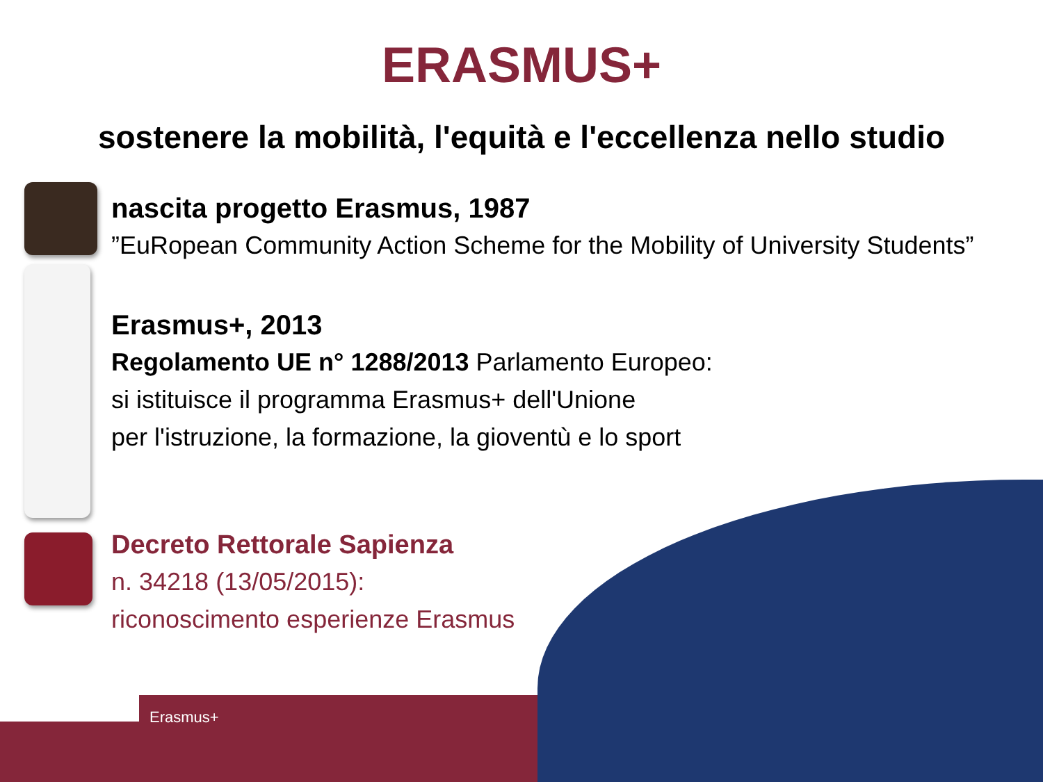ERASMUS+
sostenere la mobilità, l'equità e l'eccellenza nello studio
nascita progetto Erasmus, 1987
”EuRopean Community Action Scheme for the Mobility of University Students”
Erasmus+, 2013
Regolamento UE n° 1288/2013 Parlamento Europeo:
si istituisce il programma Erasmus+ dell'Unione
per l'istruzione, la formazione, la gioventù e lo sport
Decreto Rettorale Sapienza
n. 34218 (13/05/2015):
riconoscimento esperienze Erasmus
Erasmus+